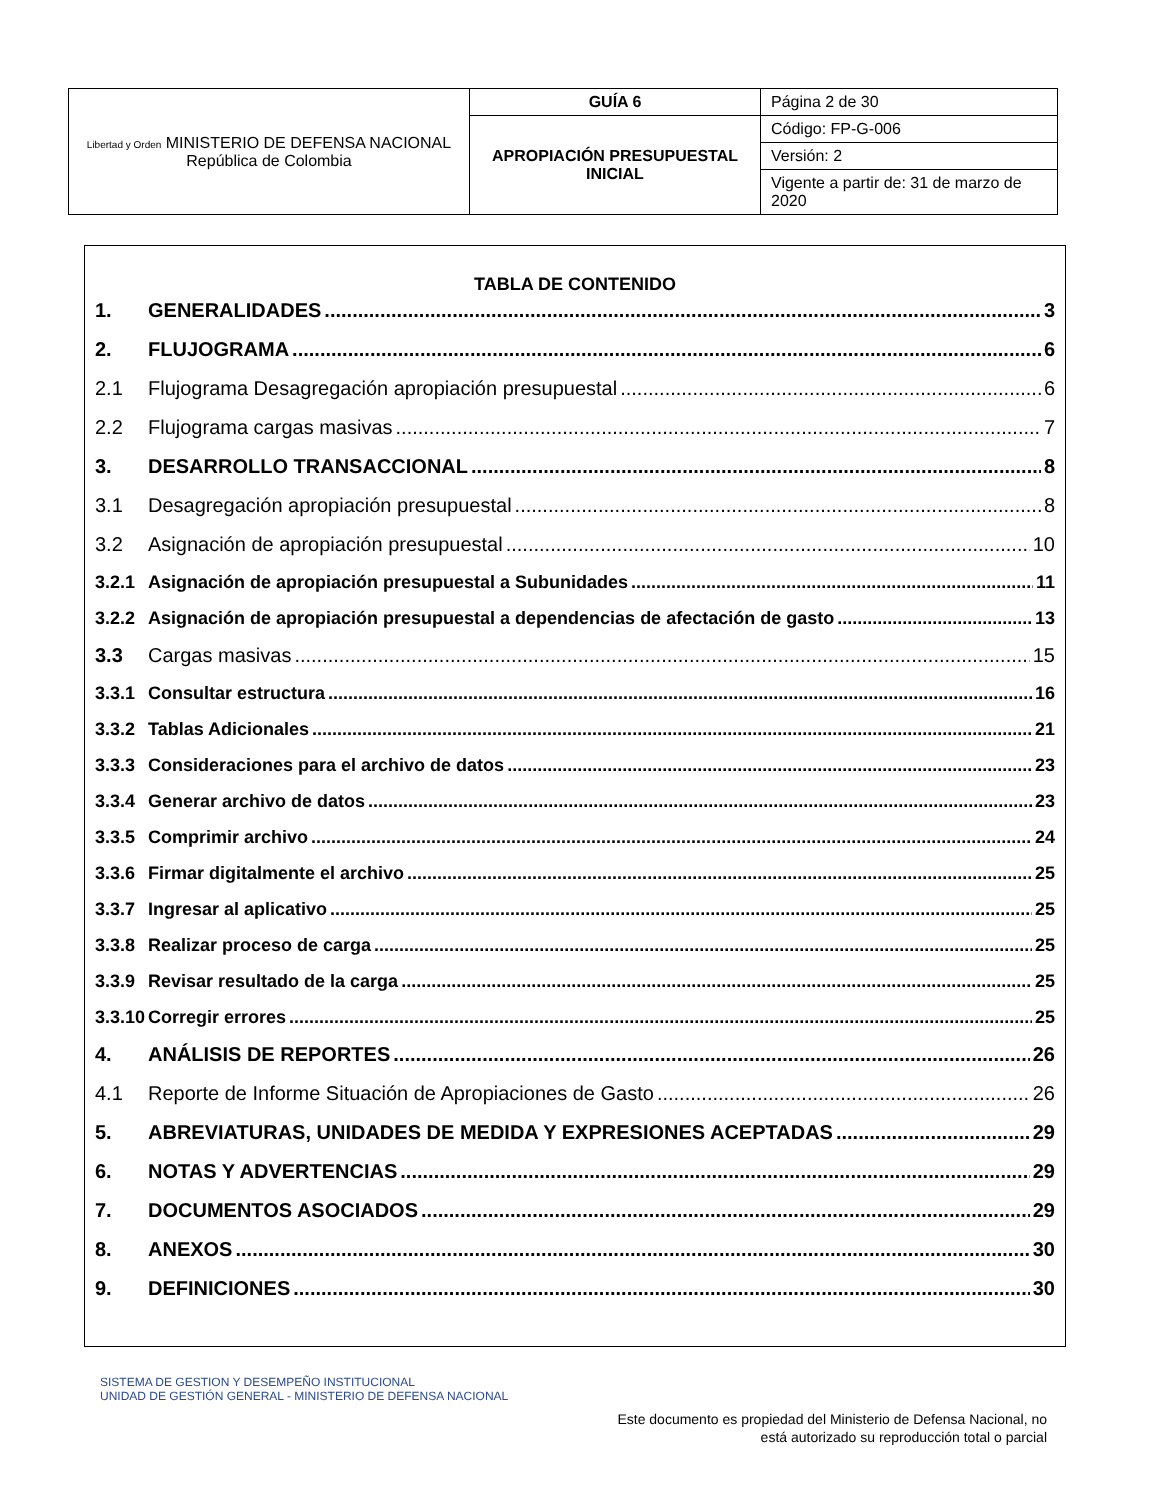| Libertad y Orden MINISTERIO DE DEFENSA NACIONAL República de Colombia | GUÍA 6 | Página 2 de 30 |
| | APROPIACIÓN PRESUPUESTAL INICIAL | Código: FP-G-006 |
| | | Versión: 2 |
| | | Vigente a partir de: 31 de marzo de 2020 |
TABLA DE CONTENIDO
1. GENERALIDADES 3
2. FLUJOGRAMA 6
2.1 Flujograma Desagregación apropiación presupuestal 6
2.2 Flujograma cargas masivas 7
3. DESARROLLO TRANSACCIONAL 8
3.1 Desagregación apropiación presupuestal 8
3.2 Asignación de apropiación presupuestal 10
3.2.1 Asignación de apropiación presupuestal a Subunidades 11
3.2.2 Asignación de apropiación presupuestal a dependencias de afectación de gasto 13
3.3 Cargas masivas 15
3.3.1 Consultar estructura 16
3.3.2 Tablas Adicionales 21
3.3.3 Consideraciones para el archivo de datos 23
3.3.4 Generar archivo de datos 23
3.3.5 Comprimir archivo 24
3.3.6 Firmar digitalmente el archivo 25
3.3.7 Ingresar al aplicativo 25
3.3.8 Realizar proceso de carga 25
3.3.9 Revisar resultado de la carga 25
3.3.10 Corregir errores 25
4. ANÁLISIS DE REPORTES 26
4.1 Reporte de Informe Situación de Apropiaciones de Gasto 26
5. ABREVIATURAS, UNIDADES DE MEDIDA Y EXPRESIONES ACEPTADAS 29
6. NOTAS Y ADVERTENCIAS 29
7. DOCUMENTOS ASOCIADOS 29
8. ANEXOS 30
9. DEFINICIONES 30
SISTEMA DE GESTION Y DESEMPEÑO INSTITUCIONAL
UNIDAD DE GESTIÓN GENERAL - MINISTERIO DE DEFENSA NACIONAL
Este documento es propiedad del Ministerio de Defensa Nacional, no
está autorizado su reproducción total o parcial